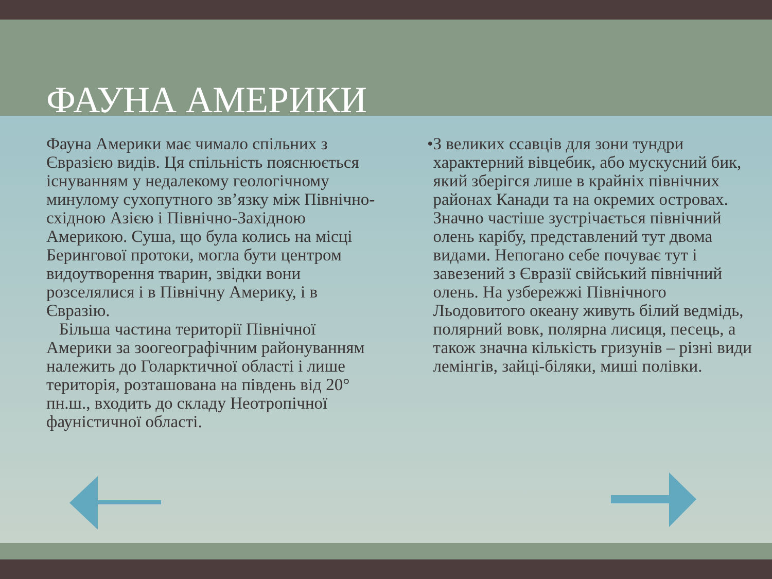ФАУНА АМЕРИКИ
Фауна Америки має чимало спільних з Євразією видів. Ця спільність пояснюється існуванням у недалекому геологічному минулому сухопутного зв’язку між Північно-східною Азією і Північно-Західною Америкою. Суша, що була колись на місці Берингової протоки, могла бути центром видоутворення тварин, звідки вони розселялися і в Північну Америку, і в Євразію.
Більша частина території Північної Америки за зоогеографічним районуванням належить до Голарктичної області і лише територія, розташована на південь від 20° пн.ш., входить до складу Неотропічної фауністичної області.
• З великих ссавців для зони тундри характерний вівцебик, або мускусний бик, який зберігся лише в крайніх північних районах Канади та на окремих островах. Значно частіше зустрічається північний олень карібу, представлений тут двома видами. Непогано себе почуває тут і завезений з Євразії свійський північний олень. На узбережжі Північного Льодовитого океану живуть білий ведмідь, полярний вовк, полярна лисиця, песець, а також значна кількість гризунів – різні види лемінгів, зайці-біляки, миші полівки.